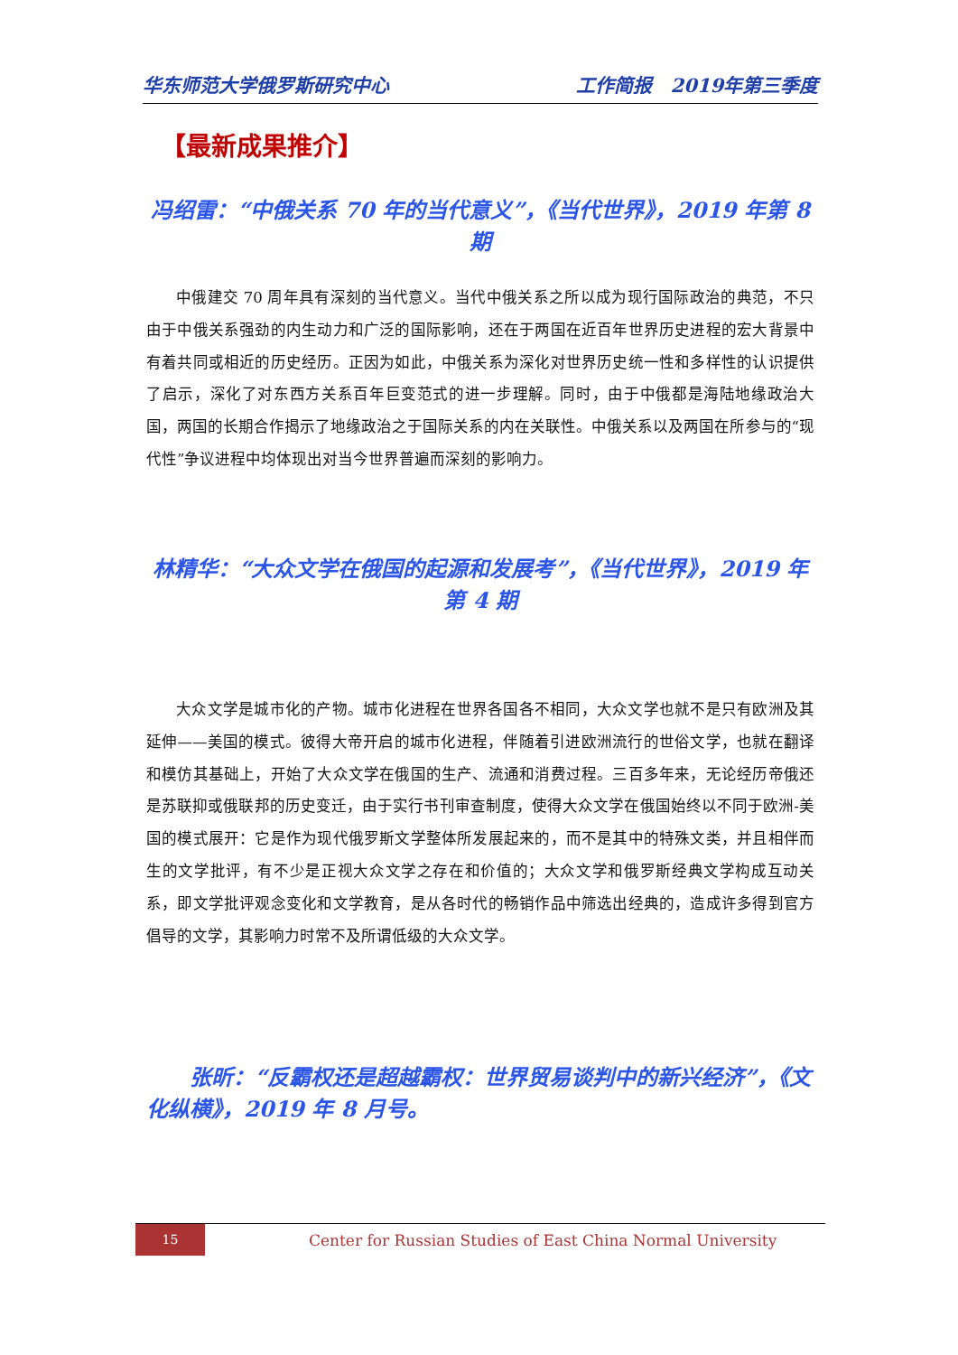华东师范大学俄罗斯研究中心 工作简报　2019年第三季度
【最新成果推介】
冯绍雷：“中俄关系 70 年的当代意义”，《当代世界》，2019 年第 8 期
中俄建交 70 周年具有深刻的当代意义。当代中俄关系之所以成为现行国际政治的典范，不只由于中俄关系强劲的内生动力和广泛的国际影响，还在于两国在近百年世界历史进程的宏大背景中有着共同或相近的历史经历。正因为如此，中俄关系为深化对世界历史统一性和多样性的认识提供了启示，深化了对东西方关系百年巨变范式的进一步理解。同时，由于中俄都是海陆地缘政治大国，两国的长期合作揭示了地缘政治之于国际关系的内在关联性。中俄关系以及两国在所参与的“现代性”争议进程中均体现出对当今世界普遍而深刻的影响力。
林精华：“大众文学在俄国的起源和发展考”，《当代世界》，2019 年第 4 期
大众文学是城市化的产物。城市化进程在世界各国各不相同，大众文学也就不是只有欧洲及其延伸——美国的模式。彼得大帝开启的城市化进程，伴随着引进欧洲流行的世俗文学，也就在翻译和模仿其基础上，开始了大众文学在俄国的生产、流通和消费过程。三百多年来，无论经历帝俄还是苏联抑或俄联邦的历史变迁，由于实行书刊审查制度，使得大众文学在俄国始终以不同于欧洲-美国的模式展开：它是作为现代俄罗斯文学整体所发展起来的，而不是其中的特殊文类，并且相伴而生的文学批评，有不少是正视大众文学之存在和价值的；大众文学和俄罗斯经典文学构成互动关系，即文学批评观念变化和文学教育，是从各时代的畅销作品中筛选出经典的，造成许多得到官方倡导的文学，其影响力时常不及所谓低级的大众文学。
张昕：“反霸权还是超越霸权：世界贸易谈判中的新兴经济”，《文化纵横》，2019 年 8 月号。
15
Center for Russian Studies of East China Normal University